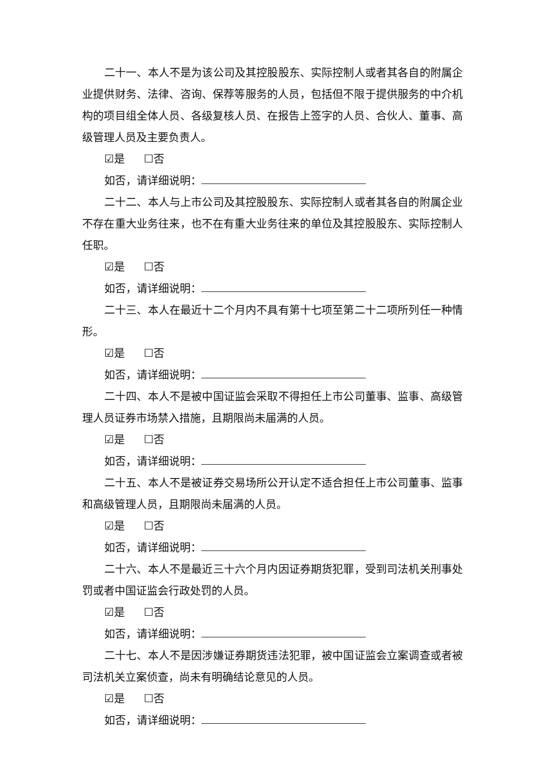二十一、本人不是为该公司及其控股股东、实际控制人或者其各自的附属企业提供财务、法律、咨询、保荐等服务的人员，包括但不限于提供服务的中介机构的项目组全体人员、各级复核人员、在报告上签字的人员、合伙人、董事、高级管理人员及主要负责人。
☑是 ☐否
如否，请详细说明：
二十二、本人与上市公司及其控股股东、实际控制人或者其各自的附属企业不存在重大业务往来，也不在有重大业务往来的单位及其控股股东、实际控制人任职。
☑是 ☐否
如否，请详细说明：
二十三、本人在最近十二个月内不具有第十七项至第二十二项所列任一种情形。
☑是 ☐否
如否，请详细说明：
二十四、本人不是被中国证监会采取不得担任上市公司董事、监事、高级管理人员证券市场禁入措施，且期限尚未届满的人员。
☑是 ☐否
如否，请详细说明：
二十五、本人不是被证券交易场所公开认定不适合担任上市公司董事、监事和高级管理人员，且期限尚未届满的人员。
☑是 ☐否
如否，请详细说明：
二十六、本人不是最近三十六个月内因证券期货犯罪，受到司法机关刑事处罚或者中国证监会行政处罚的人员。
☑是 ☐否
如否，请详细说明：
二十七、本人不是因涉嫌证券期货违法犯罪，被中国证监会立案调查或者被司法机关立案侦查，尚未有明确结论意见的人员。
☑是 ☐否
如否，请详细说明：